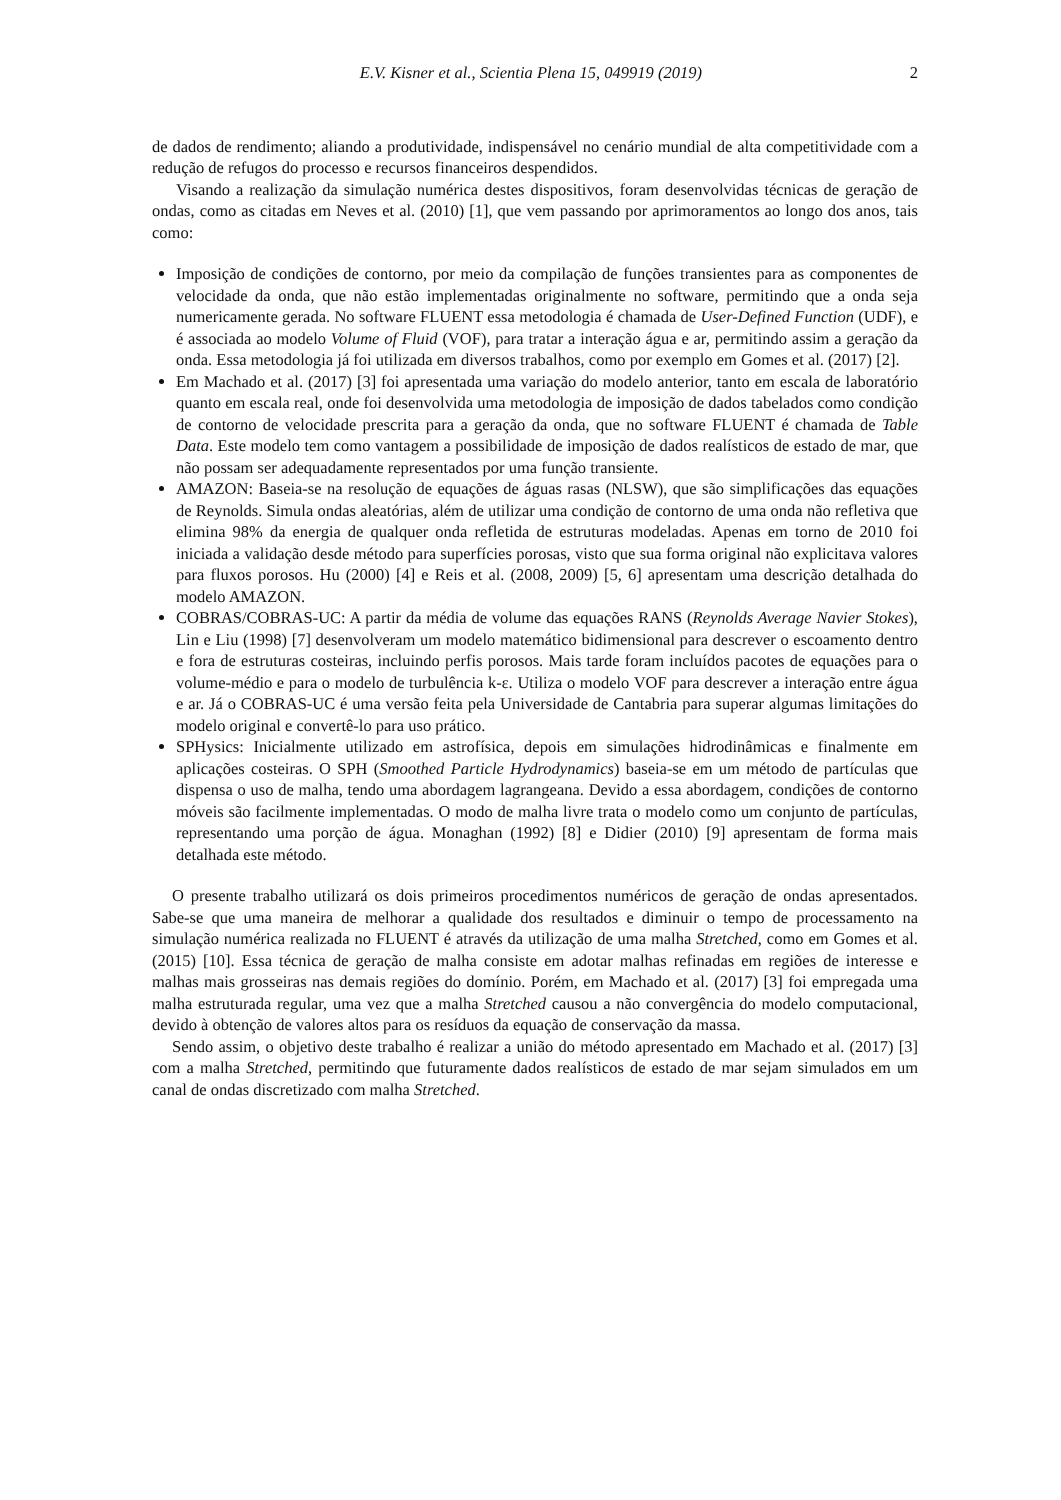E.V. Kisner et al., Scientia Plena 15, 049919 (2019) 2
de dados de rendimento; aliando a produtividade, indispensável no cenário mundial de alta competitividade com a redução de refugos do processo e recursos financeiros despendidos.
Visando a realização da simulação numérica destes dispositivos, foram desenvolvidas técnicas de geração de ondas, como as citadas em Neves et al. (2010) [1], que vem passando por aprimoramentos ao longo dos anos, tais como:
Imposição de condições de contorno, por meio da compilação de funções transientes para as componentes de velocidade da onda, que não estão implementadas originalmente no software, permitindo que a onda seja numericamente gerada. No software FLUENT essa metodologia é chamada de User-Defined Function (UDF), e é associada ao modelo Volume of Fluid (VOF), para tratar a interação água e ar, permitindo assim a geração da onda. Essa metodologia já foi utilizada em diversos trabalhos, como por exemplo em Gomes et al. (2017) [2].
Em Machado et al. (2017) [3] foi apresentada uma variação do modelo anterior, tanto em escala de laboratório quanto em escala real, onde foi desenvolvida uma metodologia de imposição de dados tabelados como condição de contorno de velocidade prescrita para a geração da onda, que no software FLUENT é chamada de Table Data. Este modelo tem como vantagem a possibilidade de imposição de dados realísticos de estado de mar, que não possam ser adequadamente representados por uma função transiente.
AMAZON: Baseia-se na resolução de equações de águas rasas (NLSW), que são simplificações das equações de Reynolds. Simula ondas aleatórias, além de utilizar uma condição de contorno de uma onda não refletiva que elimina 98% da energia de qualquer onda refletida de estruturas modeladas. Apenas em torno de 2010 foi iniciada a validação desde método para superfícies porosas, visto que sua forma original não explicitava valores para fluxos porosos. Hu (2000) [4] e Reis et al. (2008, 2009) [5, 6] apresentam uma descrição detalhada do modelo AMAZON.
COBRAS/COBRAS-UC: A partir da média de volume das equações RANS (Reynolds Average Navier Stokes), Lin e Liu (1998) [7] desenvolveram um modelo matemático bidimensional para descrever o escoamento dentro e fora de estruturas costeiras, incluindo perfis porosos. Mais tarde foram incluídos pacotes de equações para o volume-médio e para o modelo de turbulência k-ε. Utiliza o modelo VOF para descrever a interação entre água e ar. Já o COBRAS-UC é uma versão feita pela Universidade de Cantabria para superar algumas limitações do modelo original e convertê-lo para uso prático.
SPHysics: Inicialmente utilizado em astrofísica, depois em simulações hidrodinâmicas e finalmente em aplicações costeiras. O SPH (Smoothed Particle Hydrodynamics) baseia-se em um método de partículas que dispensa o uso de malha, tendo uma abordagem lagrangeana. Devido a essa abordagem, condições de contorno móveis são facilmente implementadas. O modo de malha livre trata o modelo como um conjunto de partículas, representando uma porção de água. Monaghan (1992) [8] e Didier (2010) [9] apresentam de forma mais detalhada este método.
O presente trabalho utilizará os dois primeiros procedimentos numéricos de geração de ondas apresentados. Sabe-se que uma maneira de melhorar a qualidade dos resultados e diminuir o tempo de processamento na simulação numérica realizada no FLUENT é através da utilização de uma malha Stretched, como em Gomes et al. (2015) [10]. Essa técnica de geração de malha consiste em adotar malhas refinadas em regiões de interesse e malhas mais grosseiras nas demais regiões do domínio. Porém, em Machado et al. (2017) [3] foi empregada uma malha estruturada regular, uma vez que a malha Stretched causou a não convergência do modelo computacional, devido à obtenção de valores altos para os resíduos da equação de conservação da massa.
Sendo assim, o objetivo deste trabalho é realizar a união do método apresentado em Machado et al. (2017) [3] com a malha Stretched, permitindo que futuramente dados realísticos de estado de mar sejam simulados em um canal de ondas discretizado com malha Stretched.